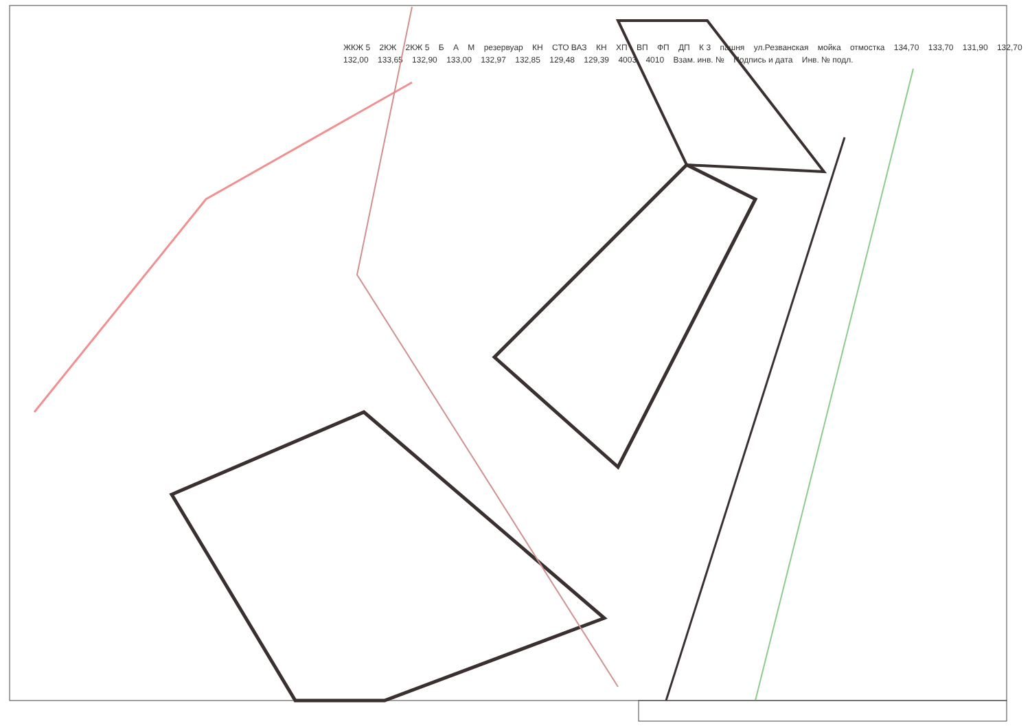ЖКЖ 5 2КЖ 2КЖ 5 Б А М резервуар КН СТО ВАЗ КН ХП ВП ФП ДП К 3 пашня ул.Резванская мойка отмостка 134,70 133,70 131,90 132,70 132,00 133,65 132,90 133,00 132,97 132,85 129,48 129,39 4003 4010 Взам. инв. № Подпись и дата Инв. № подл.